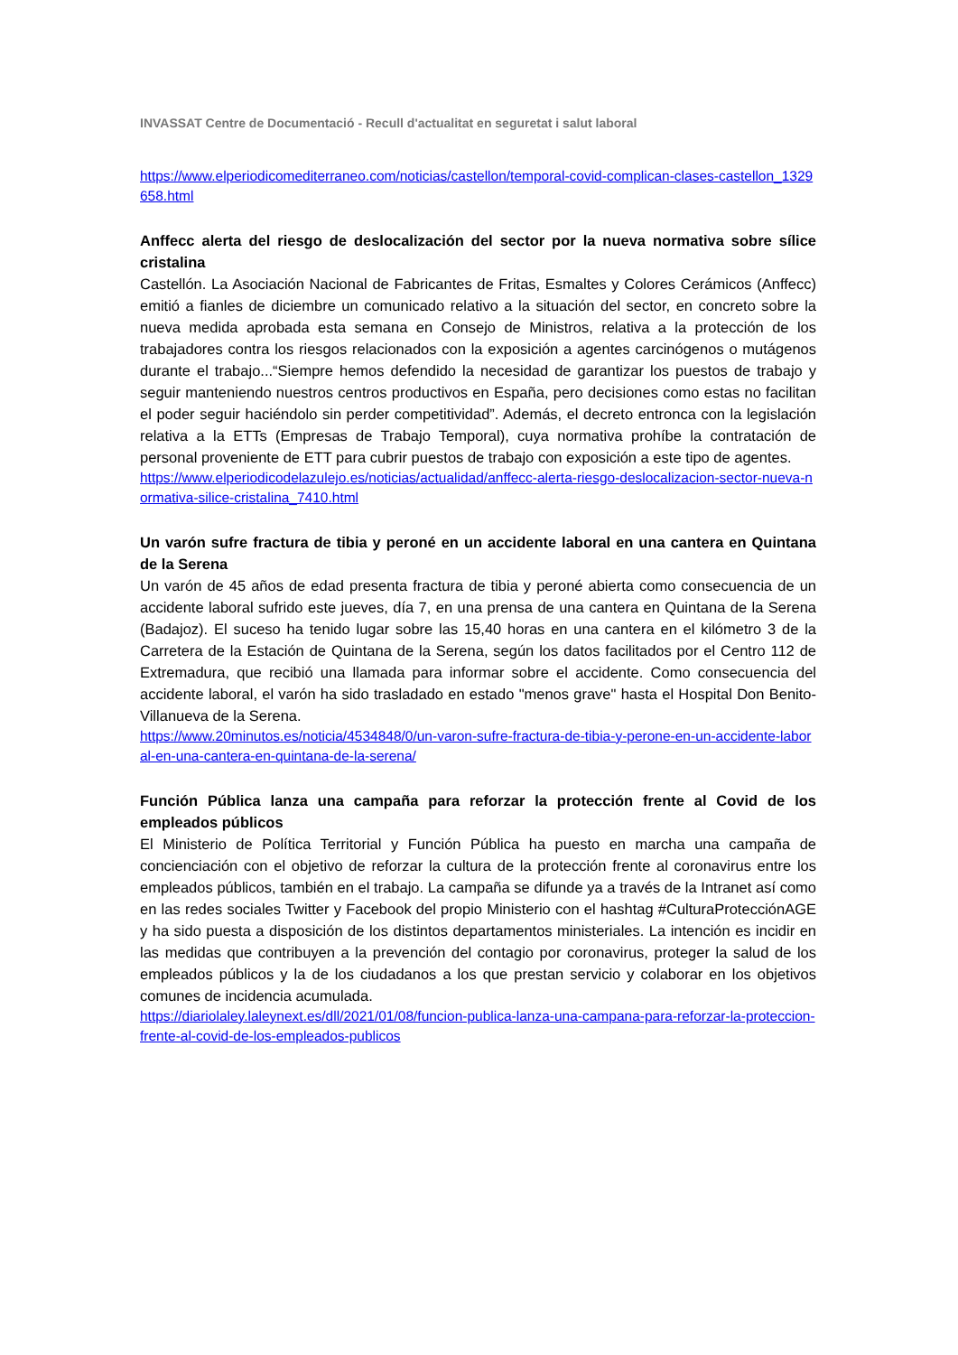INVASSAT Centre de Documentació - Recull d'actualitat en seguretat i salut laboral
https://www.elperiodicomediterraneo.com/noticias/castellon/temporal-covid-complican-clases-castellon_1329658.html
Anffecc alerta del riesgo de deslocalización del sector por la nueva normativa sobre sílice cristalina
Castellón. La Asociación Nacional de Fabricantes de Fritas, Esmaltes y Colores Cerámicos (Anffecc) emitió a fianles de diciembre un comunicado relativo a la situación del sector, en concreto sobre la nueva medida aprobada esta semana en Consejo de Ministros, relativa a la protección de los trabajadores contra los riesgos relacionados con la exposición a agentes carcinógenos o mutágenos durante el trabajo...“Siempre hemos defendido la necesidad de garantizar los puestos de trabajo y seguir manteniendo nuestros centros productivos en España, pero decisiones como estas no facilitan el poder seguir haciéndolo sin perder competitividad”. Además, el decreto entronca con la legislación relativa a la ETTs (Empresas de Trabajo Temporal), cuya normativa prohíbe la contratación de personal proveniente de ETT para cubrir puestos de trabajo con exposición a este tipo de agentes.
https://www.elperiodicodelazulejo.es/noticias/actualidad/anffecc-alerta-riesgo-deslocalizacion-sector-nueva-normativa-silice-cristalina_7410.html
Un varón sufre fractura de tibia y peroné en un accidente laboral en una cantera en Quintana de la Serena
Un varón de 45 años de edad presenta fractura de tibia y peroné abierta como consecuencia de un accidente laboral sufrido este jueves, día 7, en una prensa de una cantera en Quintana de la Serena (Badajoz). El suceso ha tenido lugar sobre las 15,40 horas en una cantera en el kilómetro 3 de la Carretera de la Estación de Quintana de la Serena, según los datos facilitados por el Centro 112 de Extremadura, que recibió una llamada para informar sobre el accidente. Como consecuencia del accidente laboral, el varón ha sido trasladado en estado "menos grave" hasta el Hospital Don Benito-Villanueva de la Serena.
https://www.20minutos.es/noticia/4534848/0/un-varon-sufre-fractura-de-tibia-y-perone-en-un-accidente-laboral-en-una-cantera-en-quintana-de-la-serena/
Función Pública lanza una campaña para reforzar la protección frente al Covid de los empleados públicos
El Ministerio de Política Territorial y Función Pública ha puesto en marcha una campaña de concienciación con el objetivo de reforzar la cultura de la protección frente al coronavirus entre los empleados públicos, también en el trabajo. La campaña se difunde ya a través de la Intranet así como en las redes sociales Twitter y Facebook del propio Ministerio con el hashtag #CulturaProtecciónAGE y ha sido puesta a disposición de los distintos departamentos ministeriales. La intención es incidir en las medidas que contribuyen a la prevención del contagio por coronavirus, proteger la salud de los empleados públicos y la de los ciudadanos a los que prestan servicio y colaborar en los objetivos comunes de incidencia acumulada.
https://diariolaley.laleynext.es/dll/2021/01/08/funcion-publica-lanza-una-campana-para-reforzar-la-proteccion-frente-al-covid-de-los-empleados-publicos